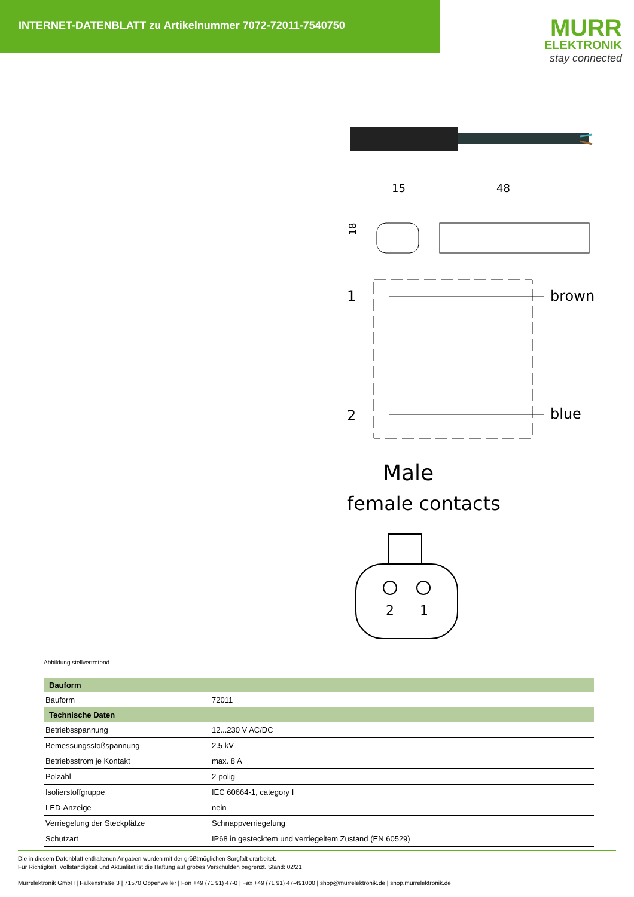INTERNET-DATENBLATT zu Artikelnummer 7072-72011-7540750
MURR
ELEKTRONIK
stay connected
15
48
18
1
2
brown
blue
Male
female contacts
2
1
Abbildung stellvertretend
| Bauform | |
| --- | --- |
| Bauform | 72011 |
| Technische Daten | |
| Betriebsspannung | 12...230 V AC/DC |
| Bemessungsstoßspannung | 2.5 kV |
| Betriebsstrom je Kontakt | max. 8 A |
| Polzahl | 2-polig |
| Isolierstoffgruppe | IEC 60664-1, category I |
| LED-Anzeige | nein |
| Verriegelung der Steckplätze | Schnappverriegelung |
| Schutzart | IP68 in gestecktem und verriegeltem Zustand (EN 60529) |
Die in diesem Datenblatt enthaltenen Angaben wurden mit der größtmöglichen Sorgfalt erarbeitet.
Für Richtigkeit, Vollständigkeit und Aktualität ist die Haftung auf grobes Verschulden begrenzt. Stand: 02/21
Murrelektronik GmbH | Falkenstraße 3 | 71570 Oppenweiler | Fon +49 (71 91) 47-0 | Fax +49 (71 91) 47-491000 | shop@murrelektronik.de | shop.murrelektronik.de